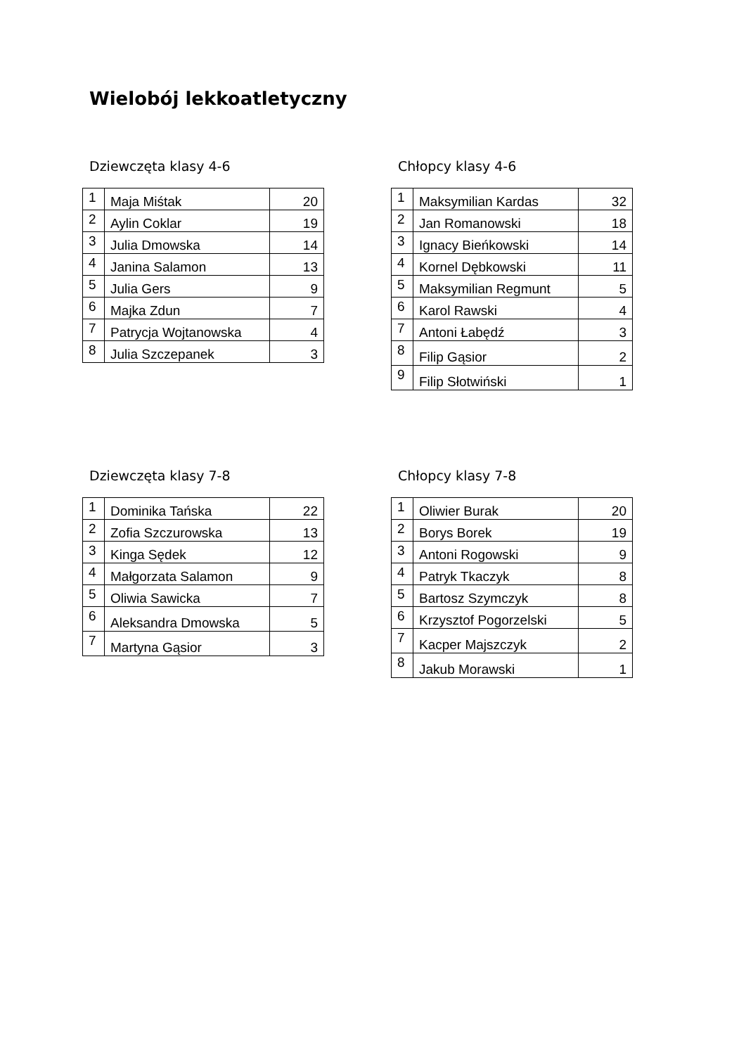Wielobój lekkoatletyczny
Dziewczęta klasy 4-6
| 1 | Maja Miśtak | 20 |
| 2 | Aylin Coklar | 19 |
| 3 | Julia Dmowska | 14 |
| 4 | Janina Salamon | 13 |
| 5 | Julia Gers | 9 |
| 6 | Majka Zdun | 7 |
| 7 | Patrycja Wojtanowska | 4 |
| 8 | Julia Szczepanek | 3 |
Chłopcy klasy 4-6
| 1 | Maksymilian Kardas | 32 |
| 2 | Jan Romanowski | 18 |
| 3 | Ignacy Bieńkowski | 14 |
| 4 | Kornel Dębkowski | 11 |
| 5 | Maksymilian Regmunt | 5 |
| 6 | Karol Rawski | 4 |
| 7 | Antoni Łabędź | 3 |
| 8 | Filip Gąsior | 2 |
| 9 | Filip Słotwiński | 1 |
Dziewczęta klasy 7-8
| 1 | Dominika Tańska | 22 |
| 2 | Zofia Szczurowska | 13 |
| 3 | Kinga Sędek | 12 |
| 4 | Małgorzata Salamon | 9 |
| 5 | Oliwia Sawicka | 7 |
| 6 | Aleksandra Dmowska | 5 |
| 7 | Martyna Gąsior | 3 |
Chłopcy klasy 7-8
| 1 | Oliwier Burak | 20 |
| 2 | Borys Borek | 19 |
| 3 | Antoni Rogowski | 9 |
| 4 | Patryk Tkaczyk | 8 |
| 5 | Bartosz Szymczyk | 8 |
| 6 | Krzysztof Pogorzelski | 5 |
| 7 | Kacper Majszczyk | 2 |
| 8 | Jakub Morawski | 1 |